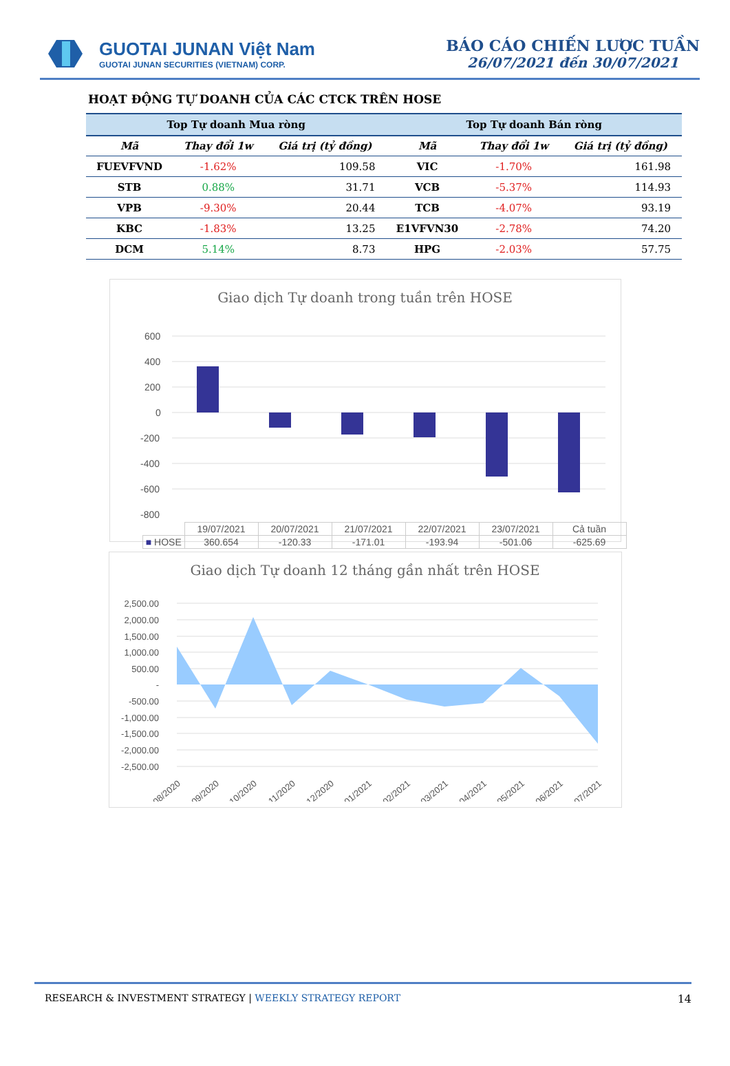GUOTAI JUNAN Việt Nam
GUOTAI JUNAN SECURITIES (VIETNAM) CORP.
BÁO CÁO CHIẾN LƯỢC TUẦN
26/07/2021 đến 30/07/2021
HOẠT ĐỘNG TỰ DOANH CỦA CÁC CTCK TRÊN HOSE
| Top Tự doanh Mua ròng | | | Top Tự doanh Bán ròng | | |
| --- | --- | --- | --- | --- | --- |
| Mã | Thay đổi 1w | Giá trị (tỷ đồng) | Mã | Thay đổi 1w | Giá trị (tỷ đồng) |
| FUEVFVND | -1.62% | 109.58 | VIC | -1.70% | 161.98 |
| STB | 0.88% | 31.71 | VCB | -5.37% | 114.93 |
| VPB | -9.30% | 20.44 | TCB | -4.07% | 93.19 |
| KBC | -1.83% | 13.25 | E1VFVN30 | -2.78% | 74.20 |
| DCM | 5.14% | 8.73 | HPG | -2.03% | 57.75 |
Giao dịch Tự doanh trong tuần trên HOSE
600
400
200
0
-200
-400
-600
-800
| | 19/07/2021 | 20/07/2021 | 21/07/2021 | 22/07/2021 | 23/07/2021 | Cả tuần |
| ■ HOSE | 360.654 | -120.33 | -171.01 | -193.94 | -501.06 | -625.69 |
Giao dịch Tự doanh 12 tháng gần nhất trên HOSE
2,500.00
2,000.00
1,500.00
1,000.00
500.00
-
-500.00
-1,000.00
-1,500.00
-2,000.00
-2,500.00
08/2020
09/2020
10/2020
11/2020
12/2020
01/2021
02/2021
03/2021
04/2021
05/2021
06/2021
07/2021
RESEARCH & INVESTMENT STRATEGY | WEEKLY STRATEGY REPORT 14